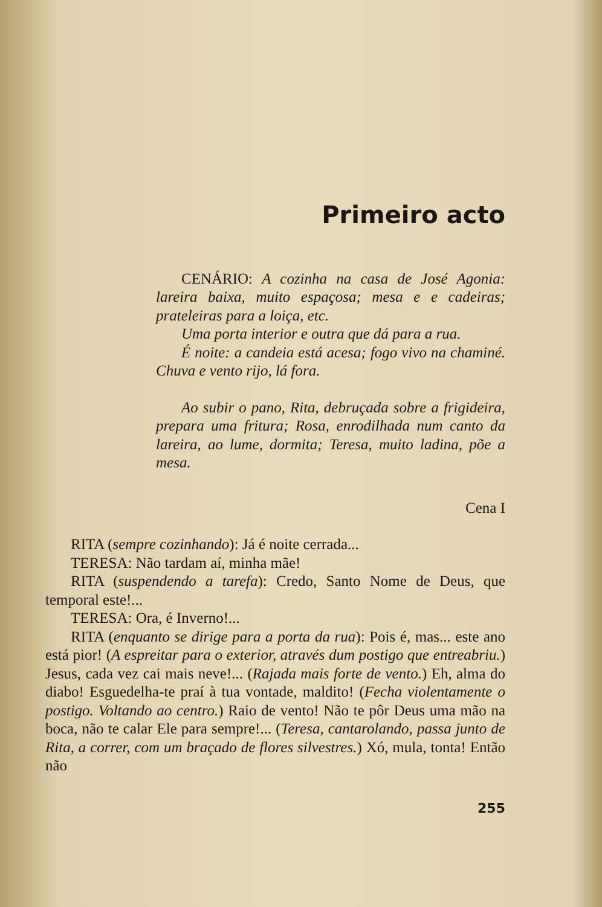Primeiro acto
CENÁRIO: A cozinha na casa de José Agonia: lareira baixa, muito espaçosa; mesa e e cadeiras; prateleiras para a loiça, etc.
Uma porta interior e outra que dá para a rua.
É noite: a candeia está acesa; fogo vivo na chaminé. Chuva e vento rijo, lá fora.
Ao subir o pano, Rita, debruçada sobre a frigideira, prepara uma fritura; Rosa, enrodilhada num canto da lareira, ao lume, dormita; Teresa, muito ladina, põe a mesa.
Cena I
RITA (sempre cozinhando): Já é noite cerrada...
TERESA: Não tardam aí, minha mãe!
RITA (suspendendo a tarefa): Credo, Santo Nome de Deus, que temporal este!...
TERESA: Ora, é Inverno!...
RITA (enquanto se dirige para a porta da rua): Pois é, mas... este ano está pior! (A espreitar para o exterior, através dum postigo que entreabriu.) Jesus, cada vez cai mais neve!... (Rajada mais forte de vento.) Eh, alma do diabo! Esguedelha-te praí à tua vontade, maldito! (Fecha violentamente o postigo. Voltando ao centro.) Raio de vento! Não te pôr Deus uma mão na boca, não te calar Ele para sempre!... (Teresa, cantarolando, passa junto de Rita, a correr, com um braçado de flores silvestres.) Xó, mula, tonta! Então não
255